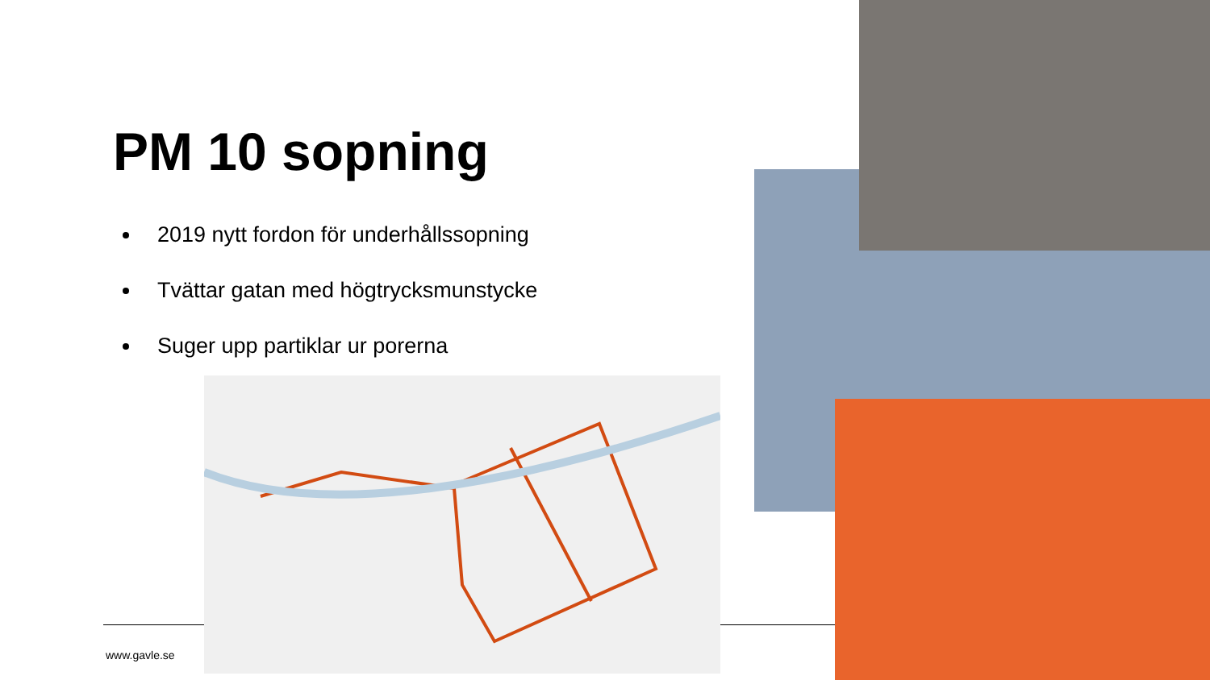PM 10 sopning
2019 nytt fordon för underhållssopning
Tvättar gatan med högtrycksmunstycke
Suger upp partiklar ur porerna
www.gavle.se